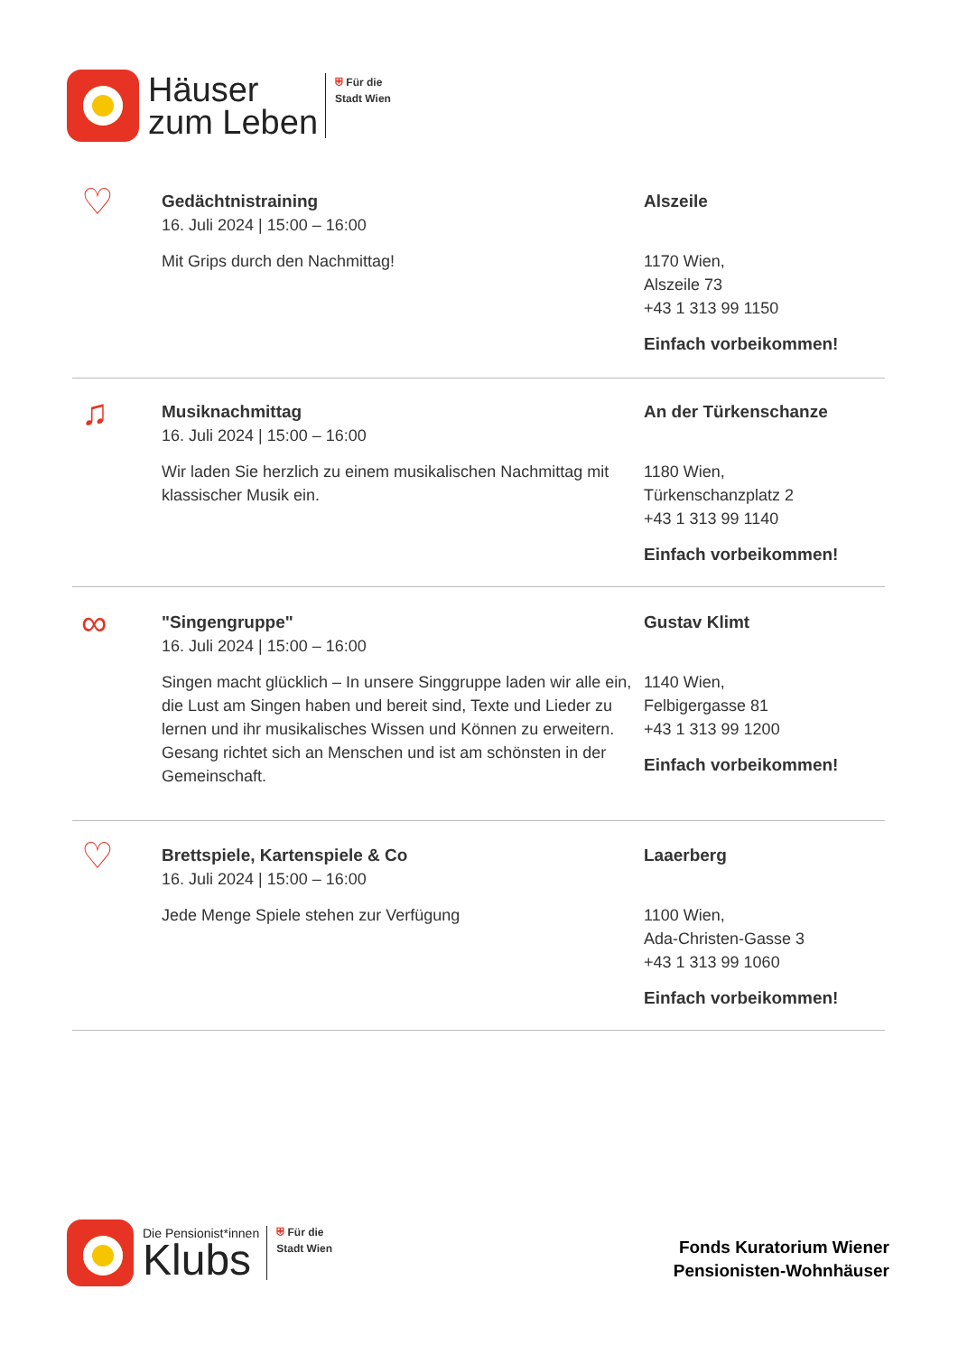Häuser
zum Leben
⛨ Für die
Stadt Wien
♡
Gedächtnistraining
16. Juli 2024 | 15:00 – 16:00
Mit Grips durch den Nachmittag!
Alszeile
1170 Wien,
Alszeile 73
+43 1 313 99 1150
Einfach vorbeikommen!
♫
Musiknachmittag
16. Juli 2024 | 15:00 – 16:00
Wir laden Sie herzlich zu einem musikalischen Nachmittag mit klassischer Musik ein.
An der Türkenschanze
1180 Wien,
Türkenschanzplatz 2
+43 1 313 99 1140
Einfach vorbeikommen!
∞
"Singengruppe"
16. Juli 2024 | 15:00 – 16:00
Singen macht glücklich – In unsere Singgruppe laden wir alle ein, die Lust am Singen haben und bereit sind, Texte und Lieder zu lernen und ihr musikalisches Wissen und Können zu erweitern. Gesang richtet sich an Menschen und ist am schönsten in der Gemeinschaft.
Gustav Klimt
1140 Wien,
Felbigergasse 81
+43 1 313 99 1200
Einfach vorbeikommen!
♡
Brettspiele, Kartenspiele & Co
16. Juli 2024 | 15:00 – 16:00
Jede Menge Spiele stehen zur Verfügung
Laaerberg
1100 Wien,
Ada-Christen-Gasse 3
+43 1 313 99 1060
Einfach vorbeikommen!
Die Pensionist*innen
Klubs
⛨ Für die
Stadt Wien
Fonds Kuratorium Wiener
Pensionisten-Wohnhäuser